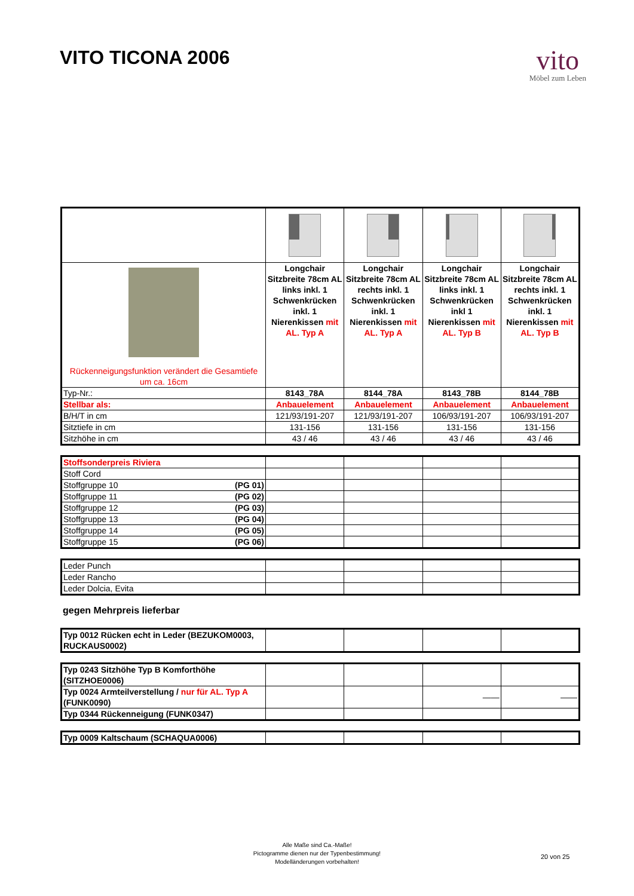VITO TICONA 2006
vito
Möbel zum Leben
| Rückenneigungsfunktion verändert die Gesamtiefe um ca. 16cm | Longchair Sitzbreite 78cm AL links inkl. 1 Schwenkrücken inkl. 1 Nierenkissen mit AL. Typ A | Longchair Sitzbreite 78cm AL rechts inkl. 1 Schwenkrücken inkl. 1 Nierenkissen mit AL. Typ A | Longchair Sitzbreite 78cm AL links inkl. 1 Schwenkrücken inkl 1 Nierenkissen mit AL. Typ B | Longchair Sitzbreite 78cm AL rechts inkl. 1 Schwenkrücken inkl. 1 Nierenkissen mit AL. Typ B |
| Typ-Nr.: | 8143_78A | 8144_78A | 8143_78B | 8144_78B |
| Stellbar als: | Anbauelement | Anbauelement | Anbauelement | Anbauelement |
| B/H/T in cm | 121/93/191-207 | 121/93/191-207 | 106/93/191-207 | 106/93/191-207 |
| Sitztiefe in cm | 131-156 | 131-156 | 131-156 | 131-156 |
| Sitzhöhe in cm | 43 / 46 | 43 / 46 | 43 / 46 | 43 / 46 |
| Stoffsonderpreis Riviera | | | | |
| Stoff Cord | | | | |
| Stoffgruppe 10 (PG 01) | | | | |
| Stoffgruppe 11 (PG 02) | | | | |
| Stoffgruppe 12 (PG 03) | | | | |
| Stoffgruppe 13 (PG 04) | | | | |
| Stoffgruppe 14 (PG 05) | | | | |
| Stoffgruppe 15 (PG 06) | | | | |
| Leder Punch | | | | |
| Leder Rancho | | | | |
| Leder Dolcia, Evita | | | | |
gegen Mehrpreis lieferbar
| Typ 0012 Rücken echt in Leder (BEZUKOM0003, RUCKAUS0002) | | | | |
| Typ 0243 Sitzhöhe Typ B Komforthöhe (SITZHOE0006) | | | | |
| Typ 0024 Armteilverstellung / nur für AL. Typ A (FUNK0090) | | | —— | —— |
| Typ 0344 Rückenneigung (FUNK0347) | | | | |
| Typ 0009 Kaltschaum (SCHAQUA0006) | | | | |
Alle Maße sind Ca.-Maße!
Pictogramme dienen nur der Typenbestimmung!
Modelländerungen vorbehalten!
20 von 25